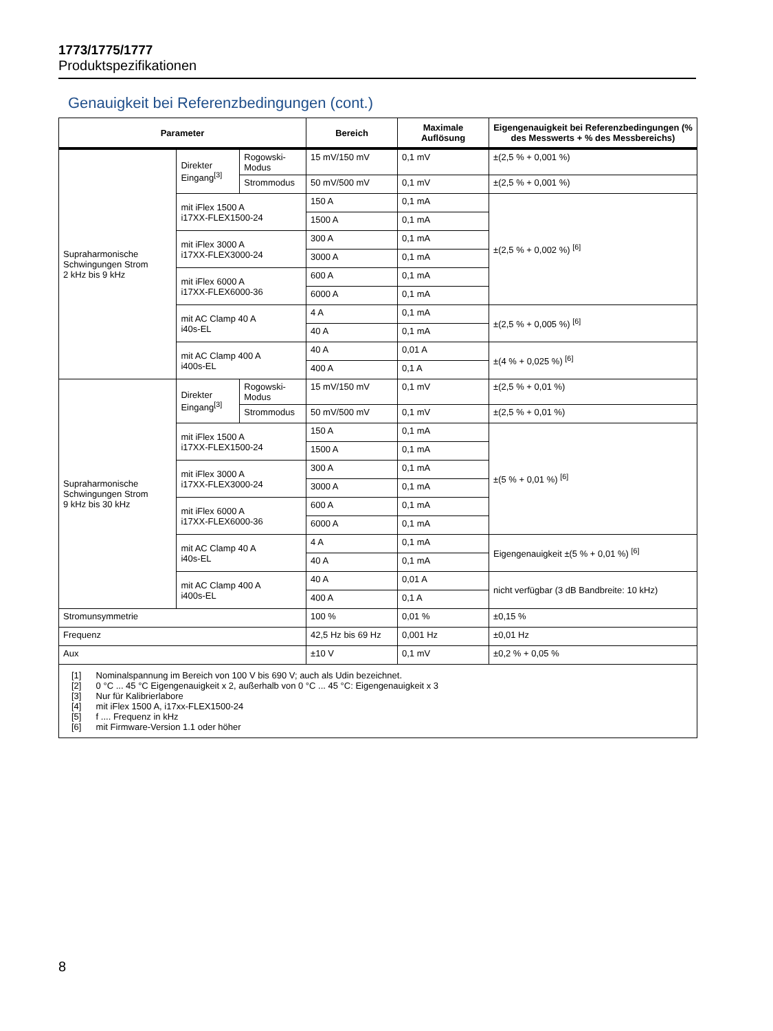1773/1775/1777
Produktspezifikationen
Genauigkeit bei Referenzbedingungen (cont.)
| Parameter | | | Bereich | Maximale Auflösung | Eigengenauigkeit bei Referenzbedingungen (% des Messwerts + % des Messbereichs) |
| --- | --- | --- | --- | --- | --- |
| Supraharmonische Schwingungen Strom 2 kHz bis 9 kHz | Direkter Eingang<sup>[3]</sup> | Rogowski-Modus | 15 mV/150 mV | 0,1 mV | ±(2,5 % + 0,001 %) |
| | | Strommodus | 50 mV/500 mV | 0,1 mV | ±(2,5 % + 0,001 %) |
| | mit iFlex 1500 A i17XX-FLEX1500-24 | | 150 A | 0,1 mA | ±(2,5 % + 0,002 %) <sup>[6]</sup> |
| | | | 1500 A | 0,1 mA | |
| | mit iFlex 3000 A i17XX-FLEX3000-24 | | 300 A | 0,1 mA | |
| | | | 3000 A | 0,1 mA | |
| | mit iFlex 6000 A i17XX-FLEX6000-36 | | 600 A | 0,1 mA | |
| | | | 6000 A | 0,1 mA | |
| | mit AC Clamp 40 A i40s-EL | | 4 A | 0,1 mA | ±(2,5 % + 0,005 %) <sup>[6]</sup> |
| | | | 40 A | 0,1 mA | |
| | mit AC Clamp 400 A i400s-EL | | 40 A | 0,01 A | ±(4 % + 0,025 %) <sup>[6]</sup> |
| | | | 400 A | 0,1 A | |
| Supraharmonische Schwingungen Strom 9 kHz bis 30 kHz | Direkter Eingang<sup>[3]</sup> | Rogowski-Modus | 15 mV/150 mV | 0,1 mV | ±(2,5 % + 0,01 %) |
| | | Strommodus | 50 mV/500 mV | 0,1 mV | ±(2,5 % + 0,01 %) |
| | mit iFlex 1500 A i17XX-FLEX1500-24 | | 150 A | 0,1 mA | ±(5 % + 0,01 %) <sup>[6]</sup> |
| | | | 1500 A | 0,1 mA | |
| | mit iFlex 3000 A i17XX-FLEX3000-24 | | 300 A | 0,1 mA | |
| | | | 3000 A | 0,1 mA | |
| | mit iFlex 6000 A i17XX-FLEX6000-36 | | 600 A | 0,1 mA | |
| | | | 6000 A | 0,1 mA | |
| | mit AC Clamp 40 A i40s-EL | | 4 A | 0,1 mA | Eigengenauigkeit ±(5 % + 0,01 %) <sup>[6]</sup> |
| | | | 40 A | 0,1 mA | |
| | mit AC Clamp 400 A i400s-EL | | 40 A | 0,01 A | nicht verfügbar (3 dB Bandbreite: 10 kHz) |
| | | | 400 A | 0,1 A | |
| Stromunsymmetrie | | | 100 % | 0,01 % | ±0,15 % |
| Frequenz | | | 42,5 Hz bis 69 Hz | 0,001 Hz | ±0,01 Hz |
| Aux | | | ±10 V | 0,1 mV | ±0,2 % + 0,05 % |
| [1] Nominalspannung im Bereich von 100 V bis 690 V; auch als Udin bezeichnet. [2] 0 °C ... 45 °C Eigengenauigkeit x 2, außerhalb von 0 °C ... 45 °C: Eigengenauigkeit x 3 [3] Nur für Kalibrierlabore [4] mit iFlex 1500 A, i17xx-FLEX1500-24 [5] f .... Frequenz in kHz [6] mit Firmware-Version 1.1 oder höher | | | | | |
8